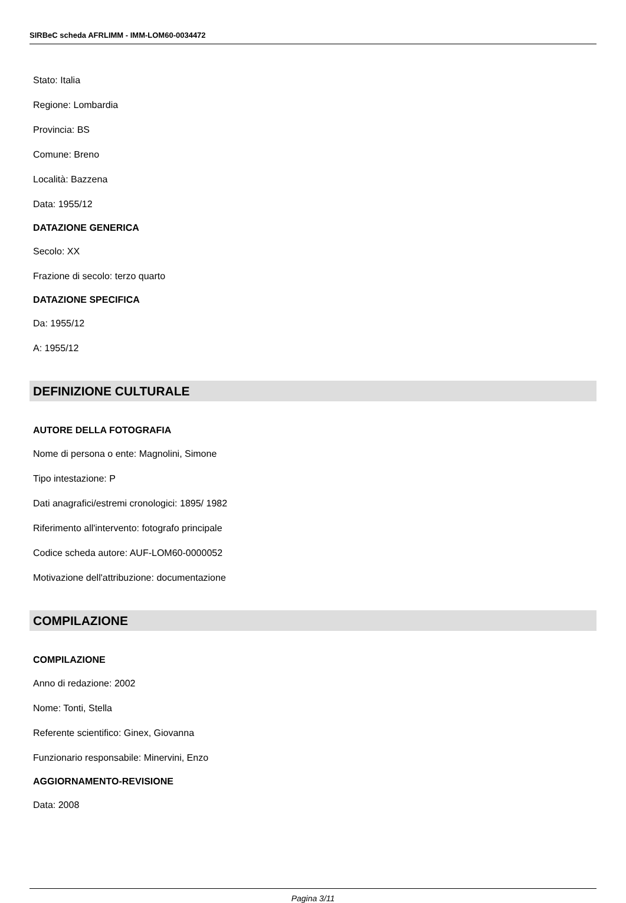SIRBeC scheda AFRLIMM - IMM-LOM60-0034472
Stato: Italia
Regione: Lombardia
Provincia: BS
Comune: Breno
Località: Bazzena
Data: 1955/12
DATAZIONE GENERICA
Secolo: XX
Frazione di secolo: terzo quarto
DATAZIONE SPECIFICA
Da: 1955/12
A: 1955/12
DEFINIZIONE CULTURALE
AUTORE DELLA FOTOGRAFIA
Nome di persona o ente: Magnolini, Simone
Tipo intestazione: P
Dati anagrafici/estremi cronologici: 1895/ 1982
Riferimento all'intervento: fotografo principale
Codice scheda autore: AUF-LOM60-0000052
Motivazione dell'attribuzione: documentazione
COMPILAZIONE
COMPILAZIONE
Anno di redazione: 2002
Nome: Tonti, Stella
Referente scientifico: Ginex, Giovanna
Funzionario responsabile: Minervini, Enzo
AGGIORNAMENTO-REVISIONE
Data: 2008
Pagina 3/11